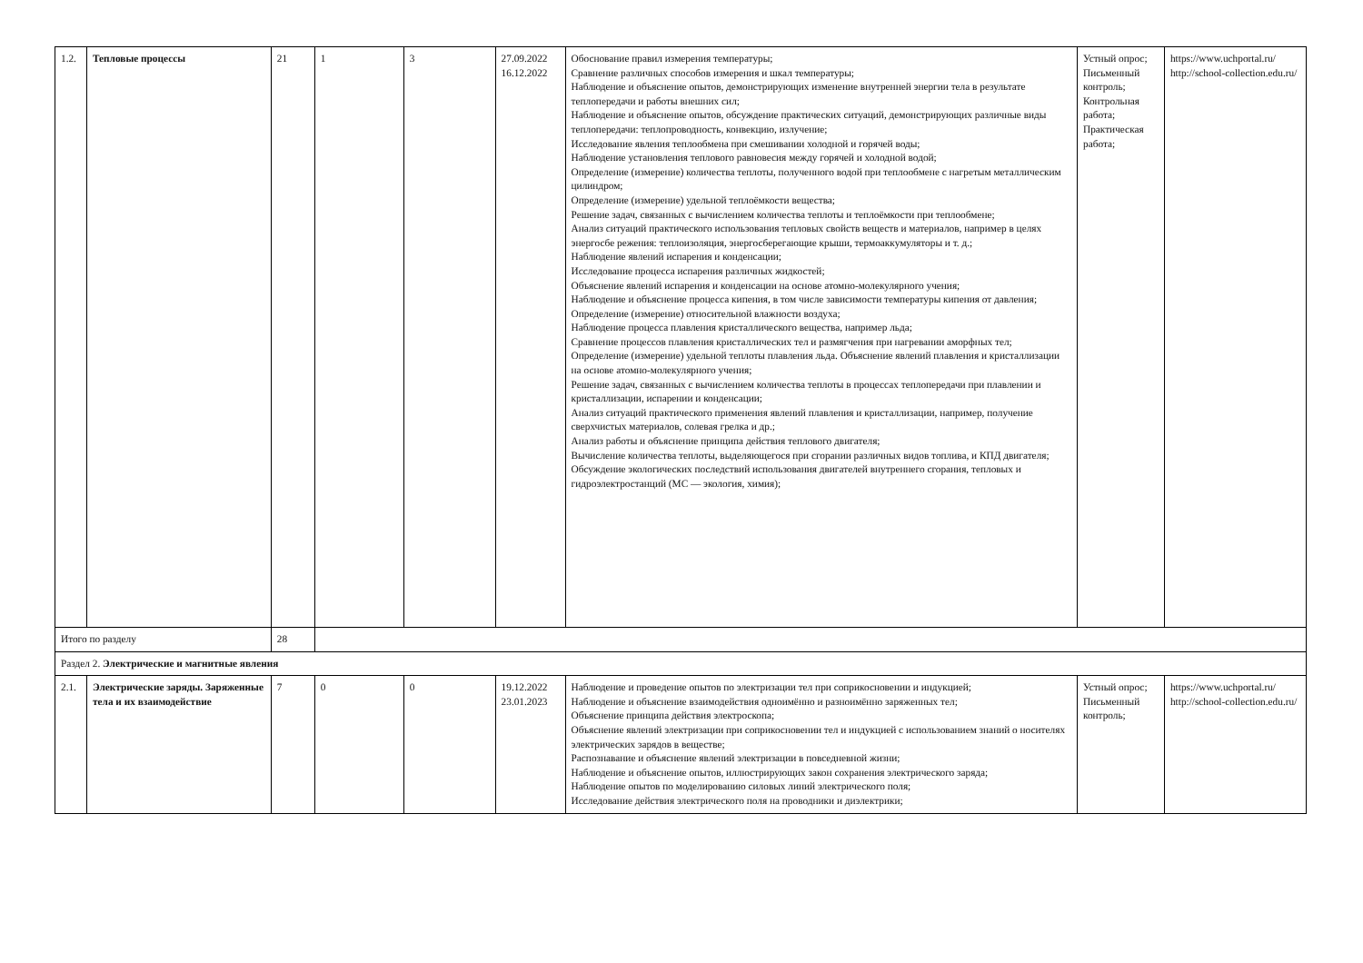| 1.2. | Тепловые процессы | 21 | 1 | 3 | 27.09.2022 16.12.2022 | Обоснование правил измерения температуры; Сравнение различных способов измерения и шкал температуры; Наблюдение и объяснение опытов, демонстрирующих изменение внутренней энергии тела в результате теплопередачи и работы внешних сил; Наблюдение и объяснение опытов, обсуждение практических ситуаций, демонстрирующих различные виды теплопередачи: теплопроводность, конвекцию, излучение; Исследование явления теплообмена при смешивании холодной и горячей воды; Наблюдение установления теплового равновесия между горячей и холодной водой; Определение (измерение) количества теплоты, полученного водой при теплообмене с нагретым металлическим цилиндром; Определение (измерение) удельной теплоёмкости вещества; Решение задач, связанных с вычислением количества теплоты и теплоёмкости при теплообмене; Анализ ситуаций практического использования тепловых свойств веществ и материалов, например в целях энергосбе режения: теплоизоляция, энергосберегающие крыши, термоаккумуляторы и т. д.; Наблюдение явлений испарения и конденсации; Исследование процесса испарения различных жидкостей; Объяснение явлений испарения и конденсации на основе атомно-молекулярного учения; Наблюдение и объяснение процесса кипения, в том числе зависимости температуры кипения от давления; Определение (измерение) относительной влажности воздуха; Наблюдение процесса плавления кристаллического вещества, например льда; Сравнение процессов плавления кристаллических тел и размягчения при нагревании аморфных тел; Определение (измерение) удельной теплоты плавления льда. Объяснение явлений плавления и кристаллизации на основе атомно-молекулярного учения; Решение задач, связанных с вычислением количества теплоты в процессах теплопередачи при плавлении и кристаллизации, испарении и конденсации; Анализ ситуаций практического применения явлений плавления и кристаллизации, например, получение сверхчистых материалов, солевая грелка и др.; Анализ работы и объяснение принципа действия теплового двигателя; Вычисление количества теплоты, выделяющегося при сгорании различных видов топлива, и КПД двигателя; Обсуждение экологических последствий использования двигателей внутреннего сгорания, тепловых и гидроэлектростанций (МС — экология, химия); | Устный опрос; Письменный контроль; Контрольная работа; Практическая работа; | https://www.uchportal.ru/ http://school-collection.edu.ru/ |
| Итого по разделу | | 28 | | | | | | |
| Раздел 2. Электрические и магнитные явления | | | | | | | | |
| 2.1. | Электрические заряды. Заряженные тела и их взаимодействие | 7 | 0 | 0 | 19.12.2022 23.01.2023 | Наблюдение и проведение опытов по электризации тел при соприкосновении и индукцией; Наблюдение и объяснение взаимодействия одноимённо и разноимённо заряженных тел; Объяснение принципа действия электроскопа; Объяснение явлений электризации при соприкосновении тел и индукцией с использованием знаний о носителях электрических зарядов в веществе; Распознавание и объяснение явлений электризации в повседневной жизни; Наблюдение и объяснение опытов, иллюстрирующих закон сохранения электрического заряда; Наблюдение опытов по моделированию силовых линий электрического поля; Исследование действия электрического поля на проводники и диэлектрики; | Устный опрос; Письменный контроль; | https://www.uchportal.ru/ http://school-collection.edu.ru/ |